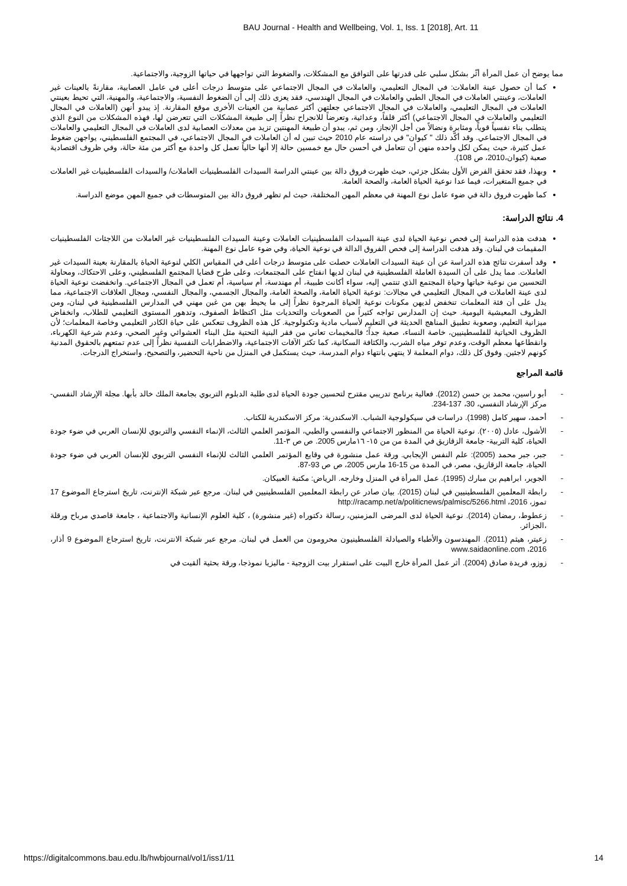BAU Journal - Health and Wellbeing, Vol. 1, Iss. 1 [2018], Art. 11
مما يوضح أن عمل المرأة أثّر بشكل سلبي على قدرتها على التوافق مع المشكلات، والضغوط التي تواجهها في حياتها الزوجية، والاجتماعية.
كما أن حصول عينة العاملات: في المجال التعليمي، والعاملات في المجال الاجتماعي على متوسط درجات أعلى في عامل العصابية، مقارنةً بالعينات غير العاملات، وعينتي العاملات في المجال الطبي والعاملات في المجال الهندسي، فقد يعزى ذلك إلى أن الضغوط النفسية، والاجتماعية، والمهنية، التي تحيط بعينتي العاملات في المجال التعليمي، والعاملات في المجال الاجتماعي جعلتهن أكثر عصابية من العينات الأخرى موقع المقارنة. إذ يبدو أنهن (العاملات في المجال التعليمي والعاملات في المجال الاجتماعي) أكثر قلقاً، وعدائية، وتعرضاً للانجراح نظراً إلى طبيعة المشكلات التي تتعرضن لها، فهذه المشكلات من النوع الذي يتطلب بناء نفسياً قوياً، ومثابرة ونضالاً من أجل الإنجاز، ومن ثم، يبدو أن طبيعة المهنتين تزيد من معدلات العصابية لدى العاملات في المجال التعليمي والعاملات في المجال الاجتماعي. وقد أكّد ذلك " كيوان" في دراسته عام 2010 حيث تبين له أن العاملات في المجال الاجتماعي، في المجتمع الفلسطيني، يواجهن ضغوط عمل كثيرة، حيث يمكن لكل واحده منهن أن تتعامل في أحسن حال مع خمسين حالة إلا أنها حالياً تعمل كل واحدة مع أكثر من مئة حالة، وفي ظروف اقتصادية صعبة (كيوان،2010، ص 108).
وبهذا، فقد تحقق الفرض الأول بشكل جزئي، حيث ظهرت فروق دالة بين عينتي الدراسة السيدات الفلسطينيات العاملات/ والسيدات الفلسطينيات غير العاملات في جميع المتغيرات، فيما عدا نوعية الحياة العامة، والصحة العامة.
كما ظهرت فروق دالة في ضوء عامل نوع المهنة في معظم المهن المختلفة، حيث لم تظهر فروق دالة بين المتوسطات في جميع المهن موضع الدراسة.
4. نتائج الدراسة:
هدفت هذه الدراسة إلى فحص نوعية الحياة لدى عينة السيدات الفلسطينيات العاملات وعينة السيدات الفلسطينيات غير العاملات من اللاجئات الفلسطينيات المقيمات في لبنان. وقد هدفت الدراسة إلى فحص الفروق الدالة في نوعية الحياة، وفي ضوء عامل نوع المهنة.
وقد أسفرت نتائج هذه الدراسة عن أن عينة السيدات العاملات حصلت على متوسط درجات أعلى في المقياس الكلي لنوعية الحياة بالمقارنة بعينة السيدات غير العاملات. مما يدل على أن السيدة العاملة الفلسطينية في لبنان لديها انفتاح على المجتمعات، وعلى طرح قضايا المجتمع الفلسطيني، وعلى الاحتكاك، ومحاولة التحسين من نوعية حياتها وحياة المجتمع الذي تنتمي إليه، سواء أكانت طبيبة، أم مهندسة، أم سياسية، أم تعمل في المجال الاجتماعي. وانخفضت نوعية الحياة لدى عينة العاملات في المجال التعليمي في مجالات: نوعية الحياة العامة، والصحة العامة، والمجال الجسمي، والمجال النفسي، ومجال العلاقات الاجتماعية، مما يدل على أن فئة المعلمات تنخفض لديهن مكونات نوعية الحياة المرجوة نظراً إلى ما يحيط بهن من غبن مهني في المدارس الفلسطينية في لبنان، ومن الظروف المعيشية اليومية. حيث إن المدارس تواجه كثيراً من الصعوبات والتحديات مثل اكتظاظ الصفوف، وتدهور المستوى التعليمي للطلاب، وانخفاض ميزانية التعليم، وصعوبة تطبيق المناهج الحديثة في التعليم لأسباب مادية وتكنولوجية. كل هذه الظروف تنعكس على حياة الكادر التعليمي وخاصة المعلمات؛ لأن الظروف الحياتية للفلسطينيين، خاصة النساء، صعبة جداً؛ فالمخيمات تعاني من فقر البنية التحتية مثل البناء العشوائي وغير الصحي، وعدم شرعية الكهرباء، وانقطاعها معظم الوقت، وعدم توفر مياه الشرب، والكثافة السكانية، كما تكثر الآفات الاجتماعية، والاضطرابات النفسية نظراً إلى عدم تمتعهم بالحقوق المدنية كونهم لاجئين. وفوق كل ذلك، دوام المعلمة لا ينتهي بانتهاء دوام المدرسة، حيث يستكمل في المنزل من ناحية التحضير، والتصحيح، واستخراج الدرجات.
قائمة المراجع
- أبو راسين، محمد بن حسن (2012). فعالية برنامج تدريبي مقترح لتحسين جودة الحياة لدى طلبة الدبلوم التربوي بجامعة الملك خالد بأبها. مجلة الإرشاد النفسي- مركز الإرشاد النفسي، 30، 137-234.
- أحمد، سهير كامل (1998). دراسات في سيكولوجية الشباب. الاسكندرية: مركز الاسكندرية للكتاب.
- الأشول، عادل (٢٠٠٥). نوعية الحياة من المنظور الاجتماعي والنفسي والطبي، المؤتمر العلمي الثالث، الإنماء النفسي والتربوي للإنسان العربي في ضوء جودة الحياة، كلية التربية- جامعة الزقازيق في المدة من من ١٥- ١٦مارس 2005. ص ص ٣-11.
- جبر، جبر محمد (2005): علم النفس الإيجابي. ورقة عمل منشورة في وقايع المؤتمر العلمي الثالث للإنماء النفسي التربوي للإنسان العربي في ضوء جودة الحياة، جامعة الزقازيق، مصر، في المدة من 15-16 مارس 2005، ص ص 93-87.
- الجوير، ابراهيم بن مبارك (1995). عمل المرأة في المنزل وخارجه. الرياض: مكتبة العبيكان.
- رابطة المعلمين الفلسطينيين في لبنان (2015). بيان صادر عن رابطة المعلمين الفلسطينيين في لبنان. مرجع عبر شبكة الإنترنت، تاريخ استرجاع الموضوع 17 تموز، 2016، http://racamp.net/a/politicnews/palmisc/5266.html
- زعطوط، رمضان (2014). نوعية الحياة لدى المرضى المزمنين، رسالة دكتوراه (غير منشورة) ، كلية العلوم الإنسانية والاجتماعية ، جامعة قاصدي مرباح ورقلة ،الجزائر.
- زعيتر، هيثم (2011). المهندسون والأطباء والصيادلة الفلسطينيون محرومون من العمل في لبنان. مرجع عبر شبكة الانترنت، تاريخ استرجاع الموضوع 9 أذار، 2016، www.saidaonline.com
- زوزو، فريدة صادق (2004). أثر عمل المرأة خارج البيت على استقرار بيت الزوجية - ماليزيا نموذجا، ورقة بحثية ألقيت في
https://digitalcommons.bau.edu.lb/hwbjournal/vol1/iss1/11 14